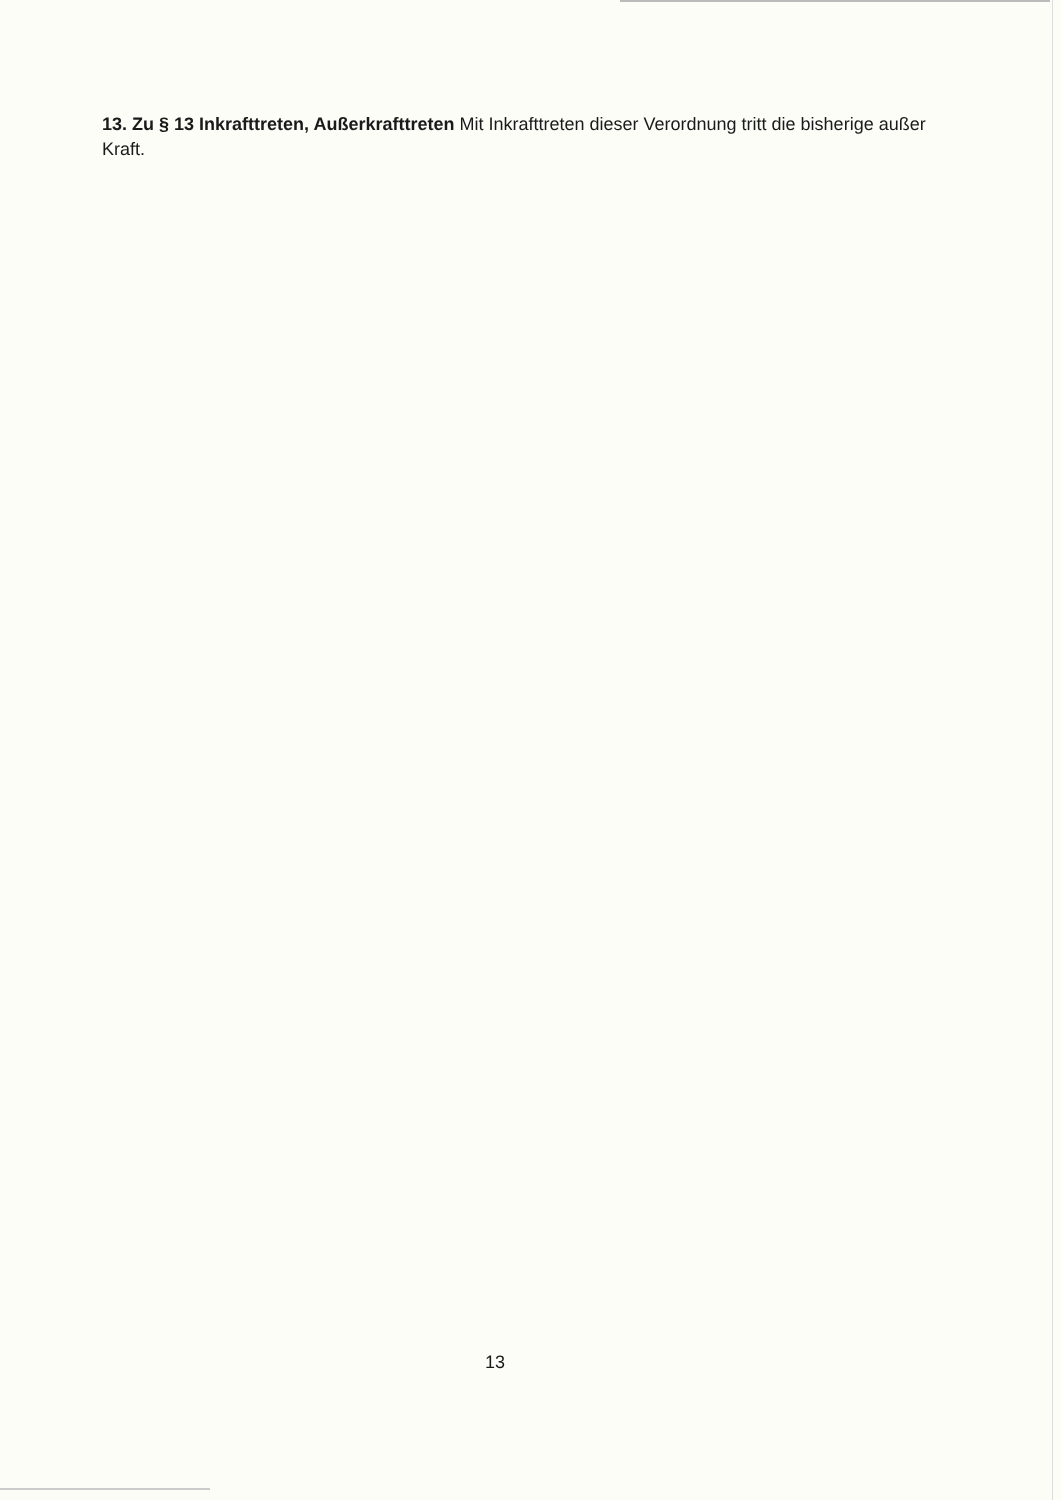13. Zu § 13 Inkrafttreten, Außerkrafttreten Mit Inkrafttreten dieser Verordnung tritt die bisherige außer Kraft.
13